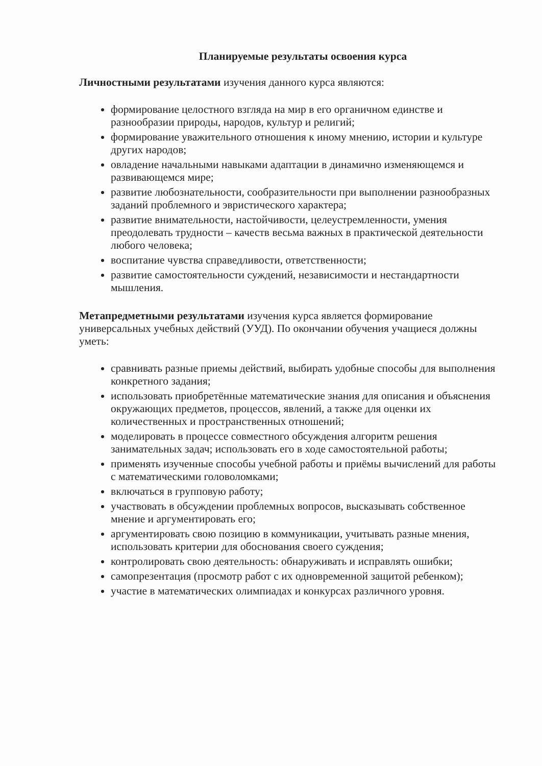Планируемые результаты освоения курса
Личностными результатами изучения данного курса являются:
формирование целостного взгляда на мир в его органичном единстве и разнообразии природы, народов, культур и религий;
формирование уважительного отношения к иному мнению, истории и культуре других народов;
овладение начальными навыками адаптации в динамично изменяющемся и развивающемся мире;
развитие любознательности, сообразительности при выполнении разнообразных заданий проблемного и эвристического характера;
развитие внимательности, настойчивости, целеустремленности, умения преодолевать трудности – качеств весьма важных в практической деятельности любого человека;
воспитание чувства справедливости, ответственности;
развитие самостоятельности суждений, независимости и нестандартности мышления.
Метапредметными результатами изучения курса является формирование универсальных учебных действий (УУД). По окончании обучения учащиеся должны уметь:
сравнивать разные приемы действий, выбирать удобные способы для выполнения конкретного задания;
использовать приобретённые математические знания для описания и объяснения окружающих предметов, процессов, явлений, а также для оценки их количественных и пространственных отношений;
моделировать в процессе совместного обсуждения алгоритм решения занимательных задач; использовать его в ходе самостоятельной работы;
применять изученные способы учебной работы и приёмы вычислений для работы с математическими головоломками;
включаться в групповую работу;
участвовать в обсуждении проблемных вопросов, высказывать собственное мнение и аргументировать его;
аргументировать свою позицию в коммуникации, учитывать разные мнения, использовать критерии для обоснования своего суждения;
контролировать свою деятельность: обнаруживать и исправлять ошибки;
самопрезентация (просмотр работ с их одновременной защитой ребенком);
участие в математических олимпиадах и конкурсах различного уровня.